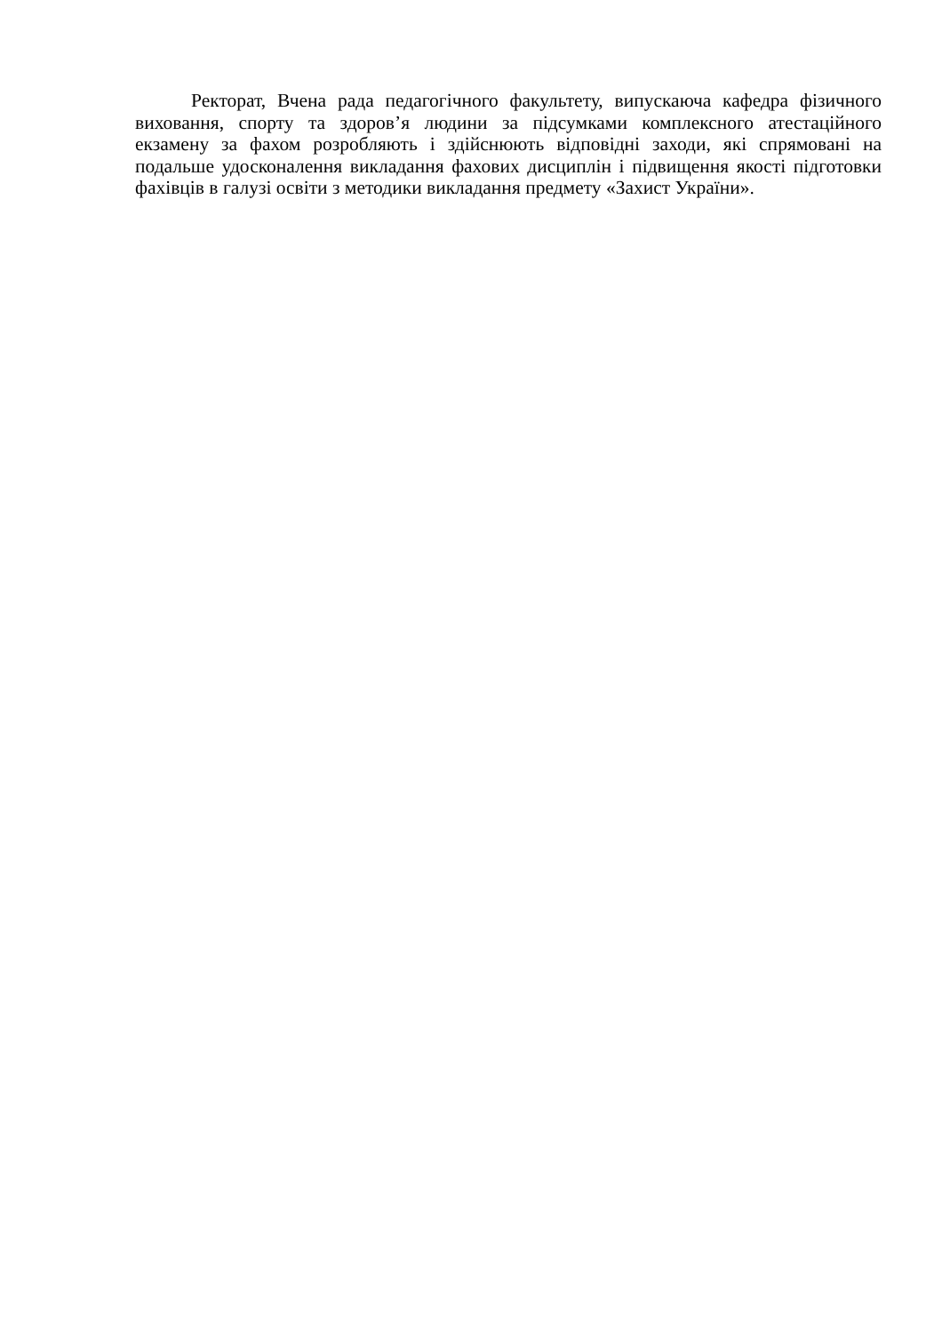Ректорат, Вчена рада педагогічного факультету, випускаюча кафедра фізичного виховання, спорту та здоров’я людини за підсумками комплексного атестаційного екзамену за фахом розробляють і здійснюють відповідні заходи, які спрямовані на подальше удосконалення викладання фахових дисциплін і підвищення якості підготовки фахівців в галузі освіти з методики викладання предмету «Захист України».